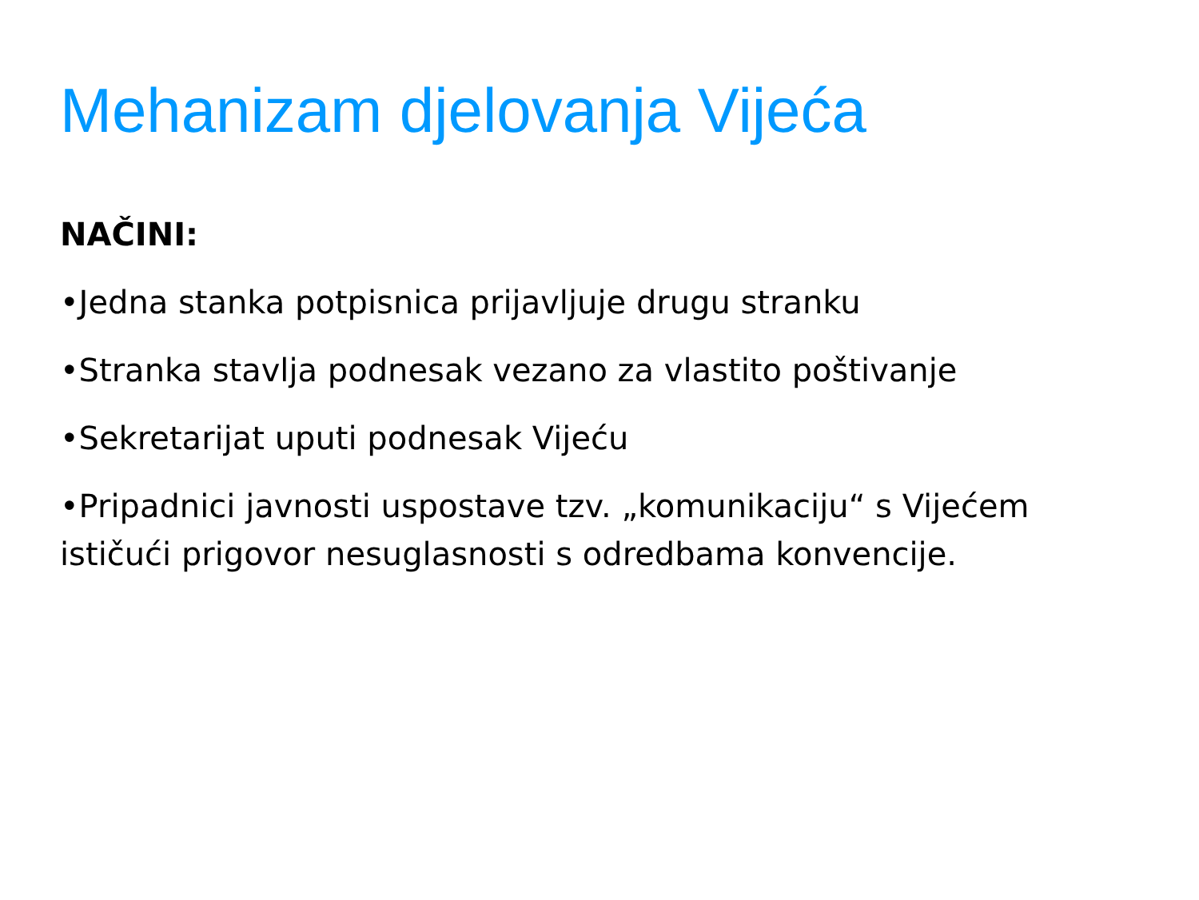Mehanizam djelovanja Vijeća
NAČINI:
•Jedna stanka potpisnica prijavljuje drugu stranku
•Stranka stavlja podnesak vezano za vlastito poštivanje
•Sekretarijat uputi podnesak Vijeću
•Pripadnici javnosti uspostave tzv. „komunikaciju“ s Vijećem ističući prigovor nesuglasnosti s odredbama konvencije.